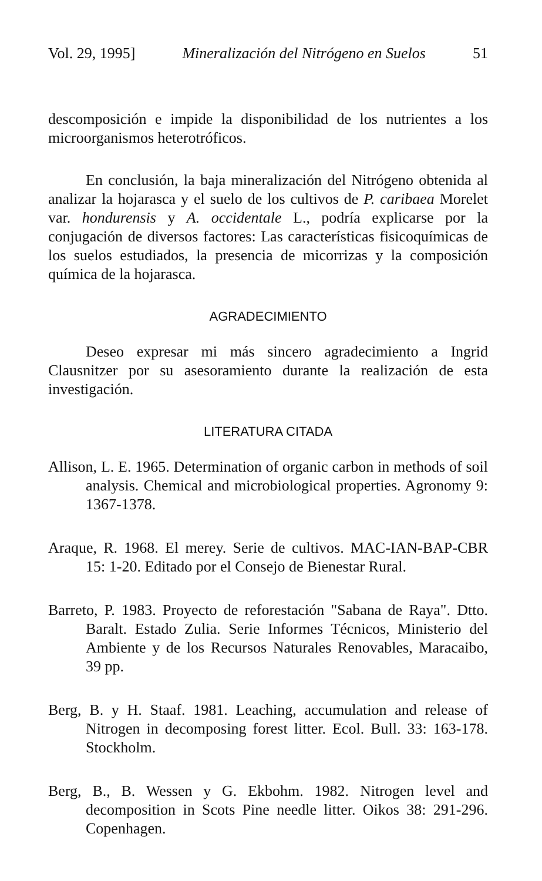Vol. 29, 1995] Mineralización del Nitrógeno en Suelos 51
descomposición e impide la disponibilidad de los nutrientes a los microorganismos heterotróficos.
En conclusión, la baja mineralización del Nitrógeno obtenida al analizar la hojarasca y el suelo de los cultivos de P. caribaea Morelet var. hondurensis y A. occidentale L., podría explicarse por la conjugación de diversos factores: Las características fisicoquímicas de los suelos estudiados, la presencia de micorrizas y la composición química de la hojarasca.
AGRADECIMIENTO
Deseo expresar mi más sincero agradecimiento a Ingrid Clausnitzer por su asesoramiento durante la realización de esta investigación.
LITERATURA CITADA
Allison, L. E. 1965. Determination of organic carbon in methods of soil analysis. Chemical and microbiological properties. Agronomy 9: 1367-1378.
Araque, R. 1968. El merey. Serie de cultivos. MAC-IAN-BAP-CBR 15: 1-20. Editado por el Consejo de Bienestar Rural.
Barreto, P. 1983. Proyecto de reforestación "Sabana de Raya". Dtto. Baralt. Estado Zulia. Serie Informes Técnicos, Ministerio del Ambiente y de los Recursos Naturales Renovables, Maracaibo, 39 pp.
Berg, B. y H. Staaf. 1981. Leaching, accumulation and release of Nitrogen in decomposing forest litter. Ecol. Bull. 33: 163-178. Stockholm.
Berg, B., B. Wessen y G. Ekbohm. 1982. Nitrogen level and decomposition in Scots Pine needle litter. Oikos 38: 291-296. Copenhagen.